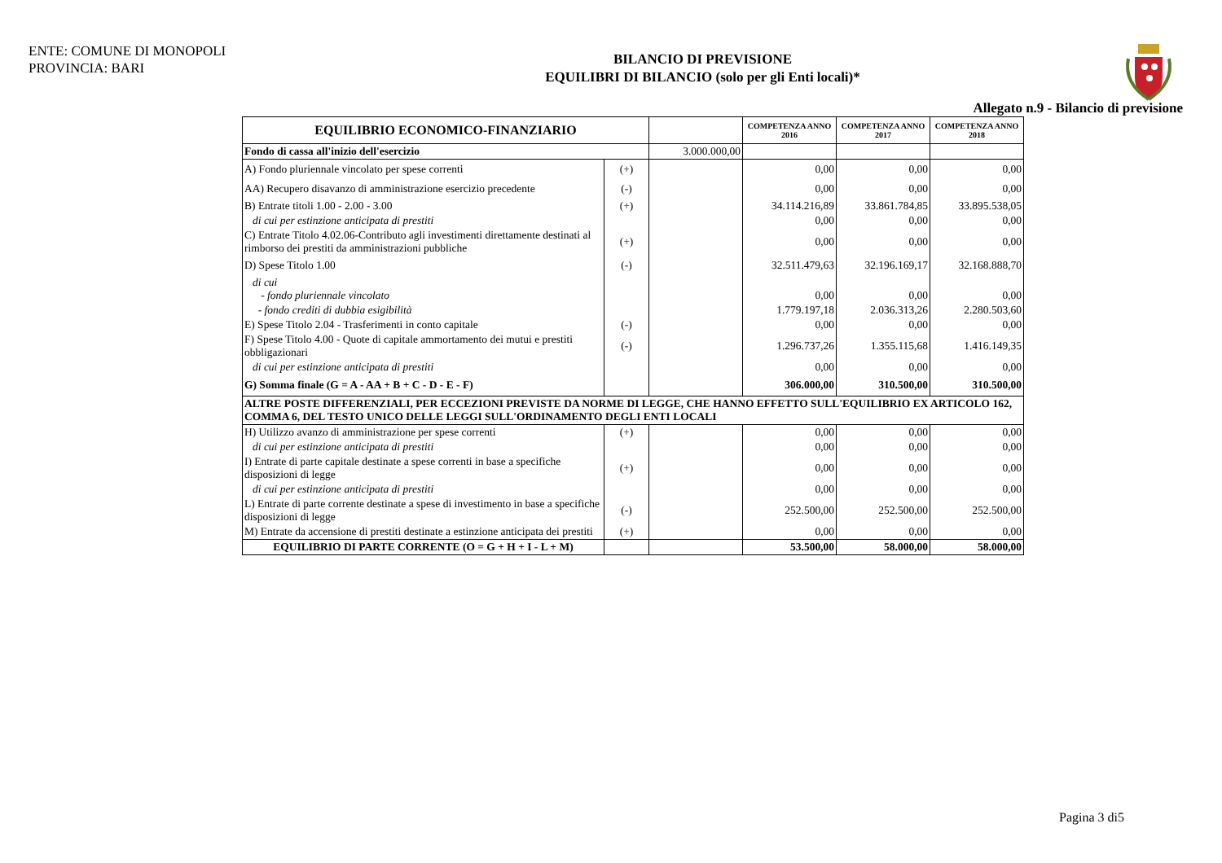ENTE: COMUNE DI MONOPOLI
PROVINCIA: BARI
BILANCIO DI PREVISIONE
EQUILIBRI DI BILANCIO (solo per gli Enti locali)*
Allegato n.9 - Bilancio di previsione
| EQUILIBRIO ECONOMICO-FINANZIARIO | | | COMPETENZA ANNO 2016 | COMPETENZA ANNO 2017 | COMPETENZA ANNO 2018 |
| --- | --- | --- | --- | --- | --- |
| Fondo di cassa all'inizio dell'esercizio | | 3.000.000,00 | | | |
| A) Fondo pluriennale vincolato per spese correnti | (+) | | 0,00 | 0,00 | 0,00 |
| AA) Recupero disavanzo di amministrazione esercizio precedente | (-) | | 0,00 | 0,00 | 0,00 |
| B) Entrate titoli 1.00 - 2.00 - 3.00 | (+) | | 34.114.216,89 | 33.861.784,85 | 33.895.538,05 |
| di cui per estinzione anticipata di prestiti | | | 0,00 | 0,00 | 0,00 |
| C) Entrate Titolo 4.02.06-Contributo agli investimenti direttamente destinati al rimborso dei prestiti da amministrazioni pubbliche | (+) | | 0,00 | 0,00 | 0,00 |
| D) Spese Titolo 1.00 | (-) | | 32.511.479,63 | 32.196.169,17 | 32.168.888,70 |
| di cui - fondo pluriennale vincolato | | | 0,00 | 0,00 | 0,00 |
| - fondo crediti di dubbia esigibilità | | | 1.779.197,18 | 2.036.313,26 | 2.280.503,60 |
| E) Spese Titolo 2.04 - Trasferimenti in conto capitale | (-) | | 0,00 | 0,00 | 0,00 |
| F) Spese Titolo 4.00 - Quote di capitale ammortamento dei mutui e prestiti obbligazionari | (-) | | 1.296.737,26 | 1.355.115,68 | 1.416.149,35 |
| di cui per estinzione anticipata di prestiti | | | 0,00 | 0,00 | 0,00 |
| G) Somma finale (G = A - AA + B + C - D - E - F) | | | 306.000,00 | 310.500,00 | 310.500,00 |
| ALTRE POSTE DIFFERENZIALI, PER ECCEZIONI PREVISTE DA NORME DI LEGGE, CHE HANNO EFFETTO SULL'EQUILIBRIO EX ARTICOLO 162, COMMA 6, DEL TESTO UNICO DELLE LEGGI SULL'ORDINAMENTO DEGLI ENTI LOCALI | | | | | |
| H) Utilizzo avanzo di amministrazione per spese correnti | (+) | | 0,00 | 0,00 | 0,00 |
| di cui per estinzione anticipata di prestiti | | | 0,00 | 0,00 | 0,00 |
| I) Entrate di parte capitale destinate a spese correnti in base a specifiche disposizioni di legge | (+) | | 0,00 | 0,00 | 0,00 |
| di cui per estinzione anticipata di prestiti | | | 0,00 | 0,00 | 0,00 |
| L) Entrate di parte corrente destinate a spese di investimento in base a specifiche disposizioni di legge | (-) | | 252.500,00 | 252.500,00 | 252.500,00 |
| M) Entrate da accensione di prestiti destinate a estinzione anticipata dei prestiti | (+) | | 0,00 | 0,00 | 0,00 |
| EQUILIBRIO DI PARTE CORRENTE (O = G + H + I - L + M) | | | 53.500,00 | 58.000,00 | 58.000,00 |
Pagina 3 di5